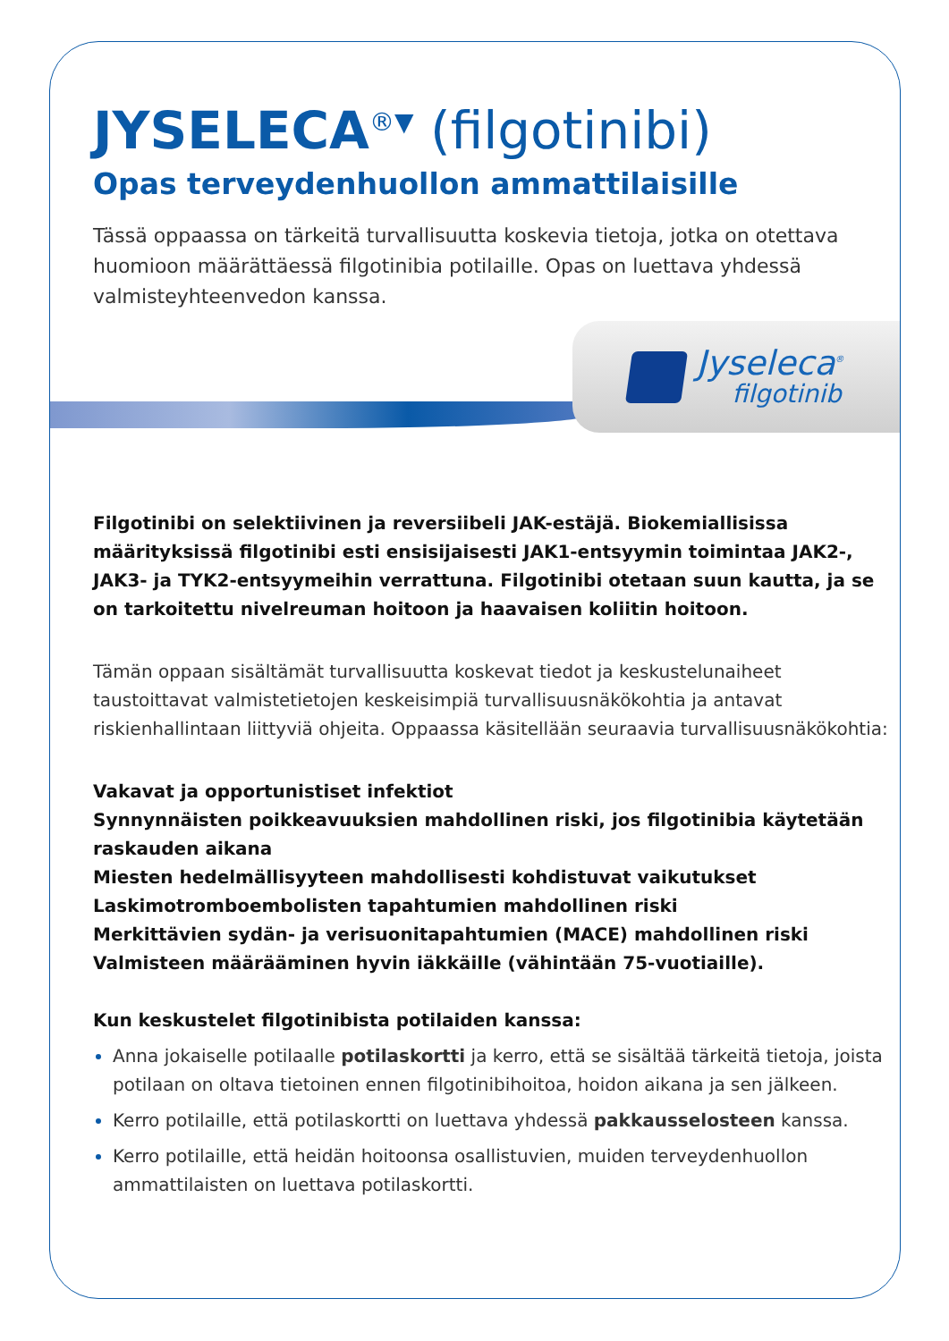JYSELECA<sup>®▼</sup> (filgotinibi)
Opas terveydenhuollon ammattilaisille
Tässä oppaassa on tärkeitä turvallisuutta koskevia tietoja, jotka on otettava huomioon määrättäessä filgotinibia potilaille. Opas on luettava yhdessä valmisteyhteenvedon kanssa.
Jyseleca<sup>®</sup>
filgotinib
Filgotinibi on selektiivinen ja reversiibeli JAK-estäjä. Biokemiallisissa määrityksissä filgotinibi esti ensisijaisesti JAK1-entsyymin toimintaa JAK2-, JAK3- ja TYK2-entsyymeihin verrattuna. Filgotinibi otetaan suun kautta, ja se on tarkoitettu nivelreuman hoitoon ja haavaisen koliitin hoitoon.
Tämän oppaan sisältämät turvallisuutta koskevat tiedot ja keskustelunaiheet taustoittavat valmistetietojen keskeisimpiä turvallisuusnäkökohtia ja antavat riskienhallintaan liittyviä ohjeita. Oppaassa käsitellään seuraavia turvallisuusnäkökohtia:
Vakavat ja opportunistiset infektiot
Synnynnäisten poikkeavuuksien mahdollinen riski, jos filgotinibia käytetään raskauden aikana
Miesten hedelmällisyyteen mahdollisesti kohdistuvat vaikutukset
Laskimotromboembolisten tapahtumien mahdollinen riski
Merkittävien sydän- ja verisuonitapahtumien (MACE) mahdollinen riski
Valmisteen määrääminen hyvin iäkkäille (vähintään 75-vuotiaille).
Kun keskustelet filgotinibista potilaiden kanssa:
Anna jokaiselle potilaalle potilaskortti ja kerro, että se sisältää tärkeitä tietoja, joista potilaan on oltava tietoinen ennen filgotinibihoitoa, hoidon aikana ja sen jälkeen.
Kerro potilaille, että potilaskortti on luettava yhdessä pakkausselosteen kanssa.
Kerro potilaille, että heidän hoitoonsa osallistuvien, muiden terveydenhuollon ammattilaisten on luettava potilaskortti.